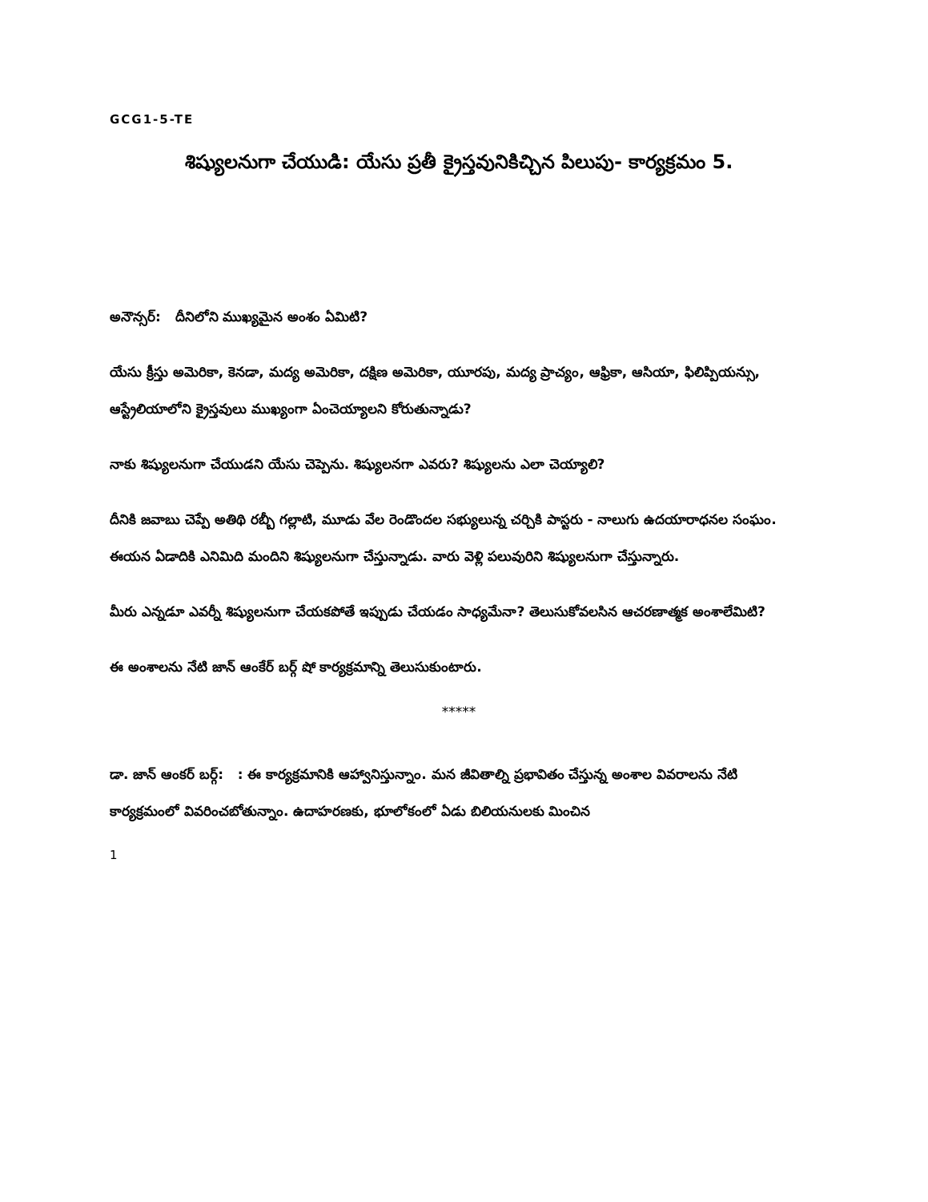GCG1-5-TE
శిష్యులనుగా చేయుడి: యేసు ప్రతీ క్రైస్తవునికిచ్చిన పిలుపు- కార్యక్రమం 5.
అనౌన్సర్: దీనిలోని ముఖ్యమైన అంశం ఏమిటి?
యేసు క్రీస్తు అమెరికా, కెనడా, మద్య అమెరికా, దక్షిణ అమెరికా, యూరపు, మద్య ప్రాచ్యం, ఆఫ్రికా, ఆసియా, ఫిలిప్పియన్సు, ఆస్ట్రేలియాలోని క్రైస్తవులు ముఖ్యంగా ఏంచెయ్యాలని కోరుతున్నాడు?
నాకు శిష్యులనుగా చేయుడని యేసు చెప్పెను. శిష్యులనగా ఎవరు? శిష్యులను ఎలా చెయ్యాలి?
దీనికి జవాబు చెప్పే అతిథి రబ్బీ గల్లాటి, మూడు వేల రెండొందల సభ్యులున్న చర్చికి పాస్టరు - నాలుగు ఉదయారాధనల సంఘం. ఈయన ఏడాదికి ఎనిమిది మందిని శిష్యులనుగా చేస్తున్నాడు. వారు వెళ్లి పలువురిని శిష్యులనుగా చేస్తున్నారు.
మీరు ఎన్నడూ ఎవర్నీ శిష్యులనుగా చేయకపోతే ఇప్పుడు చేయడం సాధ్యమేనా? తెలుసుకోవలసిన ఆచరణాత్మక అంశాలేమిటి?
ఈ అంశాలను నేటి జాన్ ఆంకేర్ బర్గ్ షో కార్యక్రమాన్ని తెలుసుకుంటారు.
*****
డా. జాన్ ఆంకర్ బర్గ్: : ఈ కార్యక్రమానికి ఆహ్వానిస్తున్నాం. మన జీవితాల్ని ప్రభావితం చేస్తున్న అంశాల వివరాలను నేటి కార్యక్రమంలో వివరించబోతున్నాం. ఉదాహరణకు, భూలోకంలో ఏడు బిలియనులకు మించిన
1